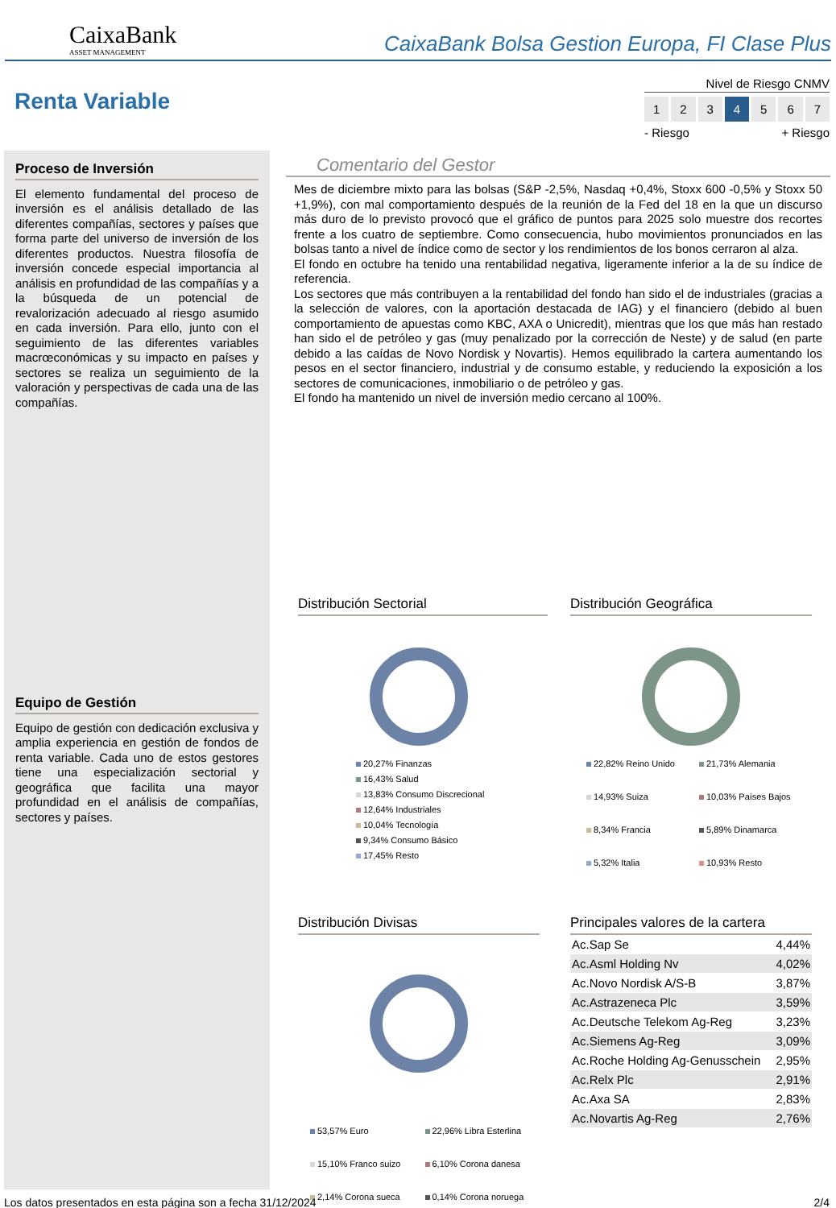CaixaBank
ASSET MANAGEMENT
CaixaBank Bolsa Gestion Europa, FI Clase Plus
Renta Variable
Nivel de Riesgo CNMV
1 2 3 4 5 6 7
- Riesgo + Riesgo
Proceso de Inversión
El elemento fundamental del proceso de inversión es el análisis detallado de las diferentes compañías, sectores y países que forma parte del universo de inversión de los diferentes productos. Nuestra filosofía de inversión concede especial importancia al análisis en profundidad de las compañías y a la búsqueda de un potencial de revalorización adecuado al riesgo asumido en cada inversión. Para ello, junto con el seguimiento de las diferentes variables macrœconómicas y su impacto en países y sectores se realiza un seguimiento de la valoración y perspectivas de cada una de las compañías.
Equipo de Gestión
Equipo de gestión con dedicación exclusiva y amplia experiencia en gestión de fondos de renta variable. Cada uno de estos gestores tiene una especialización sectorial y geográfica que facilita una mayor profundidad en el análisis de compañías, sectores y países.
Comentario del Gestor
Mes de diciembre mixto para las bolsas (S&P -2,5%, Nasdaq +0,4%, Stoxx 600 -0,5% y Stoxx 50 +1,9%), con mal comportamiento después de la reunión de la Fed del 18 en la que un discurso más duro de lo previsto provocó que el gráfico de puntos para 2025 solo muestre dos recortes frente a los cuatro de septiembre. Como consecuencia, hubo movimientos pronunciados en las bolsas tanto a nivel de índice como de sector y los rendimientos de los bonos cerraron al alza.
El fondo en octubre ha tenido una rentabilidad negativa, ligeramente inferior a la de su índice de referencia.
Los sectores que más contribuyen a la rentabilidad del fondo han sido el de industriales (gracias a la selección de valores, con la aportación destacada de IAG) y el financiero (debido al buen comportamiento de apuestas como KBC, AXA o Unicredit), mientras que los que más han restado han sido el de petróleo y gas (muy penalizado por la corrección de Neste) y de salud (en parte debido a las caídas de Novo Nordisk y Novartis). Hemos equilibrado la cartera aumentando los pesos en el sector financiero, industrial y de consumo estable, y reduciendo la exposición a los sectores de comunicaciones, inmobiliario o de petróleo y gas.
El fondo ha mantenido un nivel de inversión medio cercano al 100%.
Distribución Sectorial
20,27% Finanzas
16,43% Salud
13,83% Consumo Discrecional
12,64% Industriales
10,04% Tecnología
9,34% Consumo Básico
17,45% Resto
Distribución Geográfica
22,82% Reino Unido
21,73% Alemania
14,93% Suiza
10,03% Países Bajos
8,34% Francia
5,89% Dinamarca
5,32% Italia
10,93% Resto
Distribución Divisas
53,57% Euro
22,96% Libra Esterlina
15,10% Franco suizo
6,10% Corona danesa
2,14% Corona sueca
0,14% Corona noruega
Principales valores de la cartera
| Ac.Sap Se | 4,44% |
| Ac.Asml Holding Nv | 4,02% |
| Ac.Novo Nordisk A/S-B | 3,87% |
| Ac.Astrazeneca Plc | 3,59% |
| Ac.Deutsche Telekom Ag-Reg | 3,23% |
| Ac.Siemens Ag-Reg | 3,09% |
| Ac.Roche Holding Ag-Genusschein | 2,95% |
| Ac.Relx Plc | 2,91% |
| Ac.Axa SA | 2,83% |
| Ac.Novartis Ag-Reg | 2,76% |
Los datos presentados en esta página son a fecha 31/12/2024 2/4